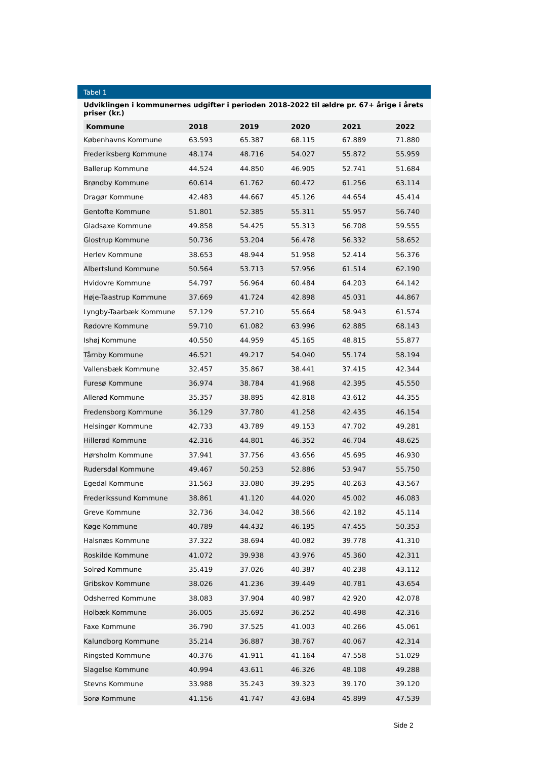Tabel 1
Udviklingen i kommunernes udgifter i perioden 2018-2022 til ældre pr. 67+ årige i årets priser (kr.)
| Kommune | 2018 | 2019 | 2020 | 2021 | 2022 |
| --- | --- | --- | --- | --- | --- |
| Københavns Kommune | 63.593 | 65.387 | 68.115 | 67.889 | 71.880 |
| Frederiksberg Kommune | 48.174 | 48.716 | 54.027 | 55.872 | 55.959 |
| Ballerup Kommune | 44.524 | 44.850 | 46.905 | 52.741 | 51.684 |
| Brøndby Kommune | 60.614 | 61.762 | 60.472 | 61.256 | 63.114 |
| Dragør Kommune | 42.483 | 44.667 | 45.126 | 44.654 | 45.414 |
| Gentofte Kommune | 51.801 | 52.385 | 55.311 | 55.957 | 56.740 |
| Gladsaxe Kommune | 49.858 | 54.425 | 55.313 | 56.708 | 59.555 |
| Glostrup Kommune | 50.736 | 53.204 | 56.478 | 56.332 | 58.652 |
| Herlev Kommune | 38.653 | 48.944 | 51.958 | 52.414 | 56.376 |
| Albertslund Kommune | 50.564 | 53.713 | 57.956 | 61.514 | 62.190 |
| Hvidovre Kommune | 54.797 | 56.964 | 60.484 | 64.203 | 64.142 |
| Høje-Taastrup Kommune | 37.669 | 41.724 | 42.898 | 45.031 | 44.867 |
| Lyngby-Taarbæk Kommune | 57.129 | 57.210 | 55.664 | 58.943 | 61.574 |
| Rødovre Kommune | 59.710 | 61.082 | 63.996 | 62.885 | 68.143 |
| Ishøj Kommune | 40.550 | 44.959 | 45.165 | 48.815 | 55.877 |
| Tårnby Kommune | 46.521 | 49.217 | 54.040 | 55.174 | 58.194 |
| Vallensbæk Kommune | 32.457 | 35.867 | 38.441 | 37.415 | 42.344 |
| Furesø Kommune | 36.974 | 38.784 | 41.968 | 42.395 | 45.550 |
| Allerød Kommune | 35.357 | 38.895 | 42.818 | 43.612 | 44.355 |
| Fredensborg Kommune | 36.129 | 37.780 | 41.258 | 42.435 | 46.154 |
| Helsingør Kommune | 42.733 | 43.789 | 49.153 | 47.702 | 49.281 |
| Hillerød Kommune | 42.316 | 44.801 | 46.352 | 46.704 | 48.625 |
| Hørsholm Kommune | 37.941 | 37.756 | 43.656 | 45.695 | 46.930 |
| Rudersdal Kommune | 49.467 | 50.253 | 52.886 | 53.947 | 55.750 |
| Egedal Kommune | 31.563 | 33.080 | 39.295 | 40.263 | 43.567 |
| Frederikssund Kommune | 38.861 | 41.120 | 44.020 | 45.002 | 46.083 |
| Greve Kommune | 32.736 | 34.042 | 38.566 | 42.182 | 45.114 |
| Køge Kommune | 40.789 | 44.432 | 46.195 | 47.455 | 50.353 |
| Halsnæs Kommune | 37.322 | 38.694 | 40.082 | 39.778 | 41.310 |
| Roskilde Kommune | 41.072 | 39.938 | 43.976 | 45.360 | 42.311 |
| Solrød Kommune | 35.419 | 37.026 | 40.387 | 40.238 | 43.112 |
| Gribskov Kommune | 38.026 | 41.236 | 39.449 | 40.781 | 43.654 |
| Odsherred Kommune | 38.083 | 37.904 | 40.987 | 42.920 | 42.078 |
| Holbæk Kommune | 36.005 | 35.692 | 36.252 | 40.498 | 42.316 |
| Faxe Kommune | 36.790 | 37.525 | 41.003 | 40.266 | 45.061 |
| Kalundborg Kommune | 35.214 | 36.887 | 38.767 | 40.067 | 42.314 |
| Ringsted Kommune | 40.376 | 41.911 | 41.164 | 47.558 | 51.029 |
| Slagelse Kommune | 40.994 | 43.611 | 46.326 | 48.108 | 49.288 |
| Stevns Kommune | 33.988 | 35.243 | 39.323 | 39.170 | 39.120 |
| Sorø Kommune | 41.156 | 41.747 | 43.684 | 45.899 | 47.539 |
Side 2